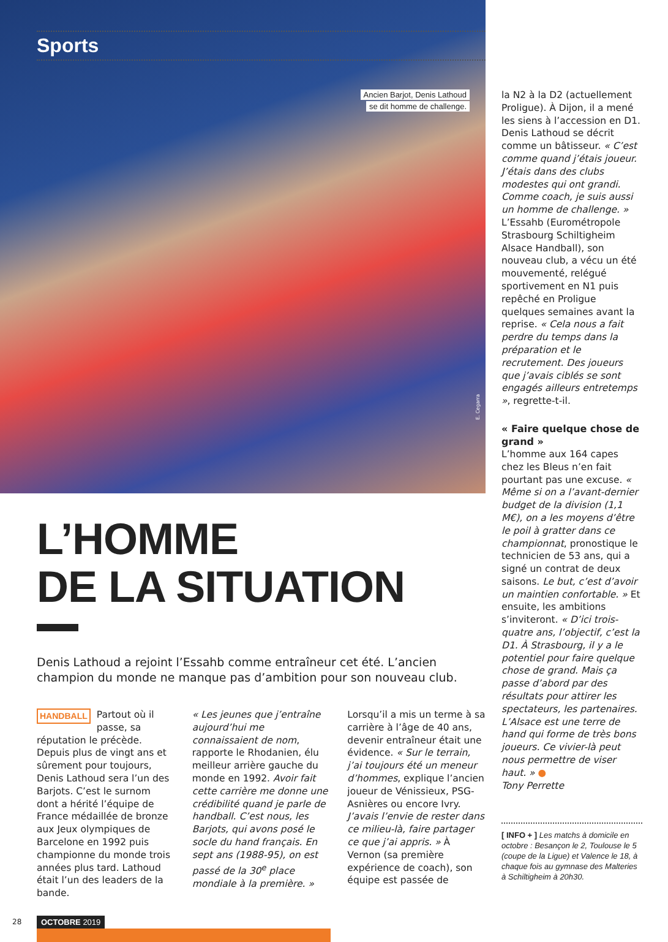Sports
Ancien Barjot, Denis Lathoud
se dit homme de challenge.
E. Cegarra
L’HOMME
DE LA SITUATION
Denis Lathoud a rejoint l’Essahb comme entraîneur cet été. L’ancien champion du monde ne manque pas d’ambition pour son nouveau club.
HANDBALL Partout où il passe, sa réputation le précède. Depuis plus de vingt ans et sûrement pour toujours, Denis Lathoud sera l’un des Barjots. C’est le surnom dont a hérité l’équipe de France médaillée de bronze aux Jeux olympiques de Barcelone en 1992 puis championne du monde trois années plus tard. Lathoud était l’un des leaders de la bande.
« Les jeunes que j’entraîne aujourd’hui me connaissaient de nom, rapporte le Rhodanien, élu meilleur arrière gauche du monde en 1992. Avoir fait cette carrière me donne une crédibilité quand je parle de handball. C’est nous, les Barjots, qui avons posé le socle du hand français. En sept ans (1988-95), on est passé de la 30<sup>e</sup> place mondiale à la première. »
Lorsqu’il a mis un terme à sa carrière à l’âge de 40 ans, devenir entraîneur était une évidence. « Sur le terrain, j’ai toujours été un meneur d’hommes, explique l’ancien joueur de Vénissieux, PSG-Asnières ou encore Ivry. J’avais l’envie de rester dans ce milieu-là, faire partager ce que j’ai appris. » À Vernon (sa première expérience de coach), son équipe est passée de
28 OCTOBRE 2019
la N2 à la D2 (actuellement Proligue). À Dijon, il a mené les siens à l’accession en D1. Denis Lathoud se décrit comme un bâtisseur. « C’est comme quand j’étais joueur. J’étais dans des clubs modestes qui ont grandi. Comme coach, je suis aussi un homme de challenge. » L’Essahb (Eurométropole Strasbourg Schiltigheim Alsace Handball), son nouveau club, a vécu un été mouvementé, relégué sportivement en N1 puis repêché en Proligue quelques semaines avant la reprise. « Cela nous a fait perdre du temps dans la préparation et le recrutement. Des joueurs que j’avais ciblés se sont engagés ailleurs entretemps », regrette-t-il.
« Faire quelque chose de grand »
L’homme aux 164 capes chez les Bleus n’en fait pourtant pas une excuse. « Même si on a l’avant-dernier budget de la division (1,1 M€), on a les moyens d’être le poil à gratter dans ce championnat, pronostique le technicien de 53 ans, qui a signé un contrat de deux saisons. Le but, c’est d’avoir un maintien confortable. » Et ensuite, les ambitions s’inviteront. « D’ici trois-quatre ans, l’objectif, c’est la D1. À Strasbourg, il y a le potentiel pour faire quelque chose de grand. Mais ça passe d’abord par des résultats pour attirer les spectateurs, les partenaires. L’Alsace est une terre de hand qui forme de très bons joueurs. Ce vivier-là peut nous permettre de viser haut. » ●
Tony Perrette
[ INFO + ] Les matchs à domicile en octobre : Besançon le 2, Toulouse le 5 (coupe de la Ligue) et Valence le 18, à chaque fois au gymnase des Malteries à Schiltigheim à 20h30.